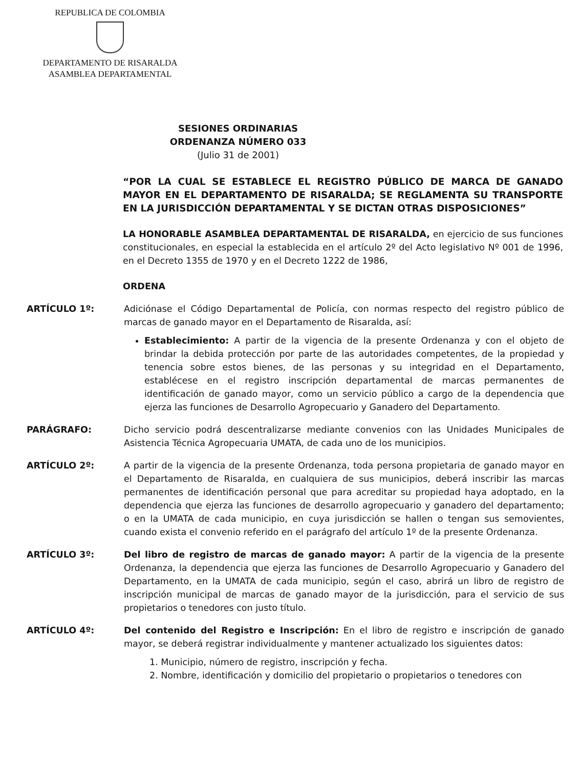REPUBLICA DE COLOMBIA
DEPARTAMENTO DE RISARALDA
ASAMBLEA DEPARTAMENTAL
SESIONES ORDINARIAS
ORDENANZA NÚMERO 033
(Julio 31 de 2001)
“POR LA CUAL SE ESTABLECE EL REGISTRO PÚBLICO DE MARCA DE GANADO MAYOR EN EL DEPARTAMENTO DE RISARALDA; SE REGLAMENTA SU TRANSPORTE EN LA JURISDICCIÓN DEPARTAMENTAL Y SE DICTAN OTRAS DISPOSICIONES”
LA HONORABLE ASAMBLEA DEPARTAMENTAL DE RISARALDA, en ejercicio de sus funciones constitucionales, en especial la establecida en el artículo 2º del Acto legislativo Nº 001 de 1996, en el Decreto 1355 de 1970 y en el Decreto 1222 de 1986,
ORDENA
ARTÍCULO 1º: Adiciónase el Código Departamental de Policía, con normas respecto del registro público de marcas de ganado mayor en el Departamento de Risaralda, así:
Establecimiento: A partir de la vigencia de la presente Ordenanza y con el objeto de brindar la debida protección por parte de las autoridades competentes, de la propiedad y tenencia sobre estos bienes, de las personas y su integridad en el Departamento, establécese en el registro inscripción departamental de marcas permanentes de identificación de ganado mayor, como un servicio público a cargo de la dependencia que ejerza las funciones de Desarrollo Agropecuario y Ganadero del Departamento.
PARÁGRAFO: Dicho servicio podrá descentralizarse mediante convenios con las Unidades Municipales de Asistencia Técnica Agropecuaria UMATA, de cada uno de los municipios.
ARTÍCULO 2º: A partir de la vigencia de la presente Ordenanza, toda persona propietaria de ganado mayor en el Departamento de Risaralda, en cualquiera de sus municipios, deberá inscribir las marcas permanentes de identificación personal que para acreditar su propiedad haya adoptado, en la dependencia que ejerza las funciones de desarrollo agropecuario y ganadero del departamento; o en la UMATA de cada municipio, en cuya jurisdicción se hallen o tengan sus semovientes, cuando exista el convenio referido en el parágrafo del artículo 1º de la presente Ordenanza.
ARTÍCULO 3º: Del libro de registro de marcas de ganado mayor: A partir de la vigencia de la presente Ordenanza, la dependencia que ejerza las funciones de Desarrollo Agropecuario y Ganadero del Departamento, en la UMATA de cada municipio, según el caso, abrirá un libro de registro de inscripción municipal de marcas de ganado mayor de la jurisdicción, para el servicio de sus propietarios o tenedores con justo título.
ARTÍCULO 4º: Del contenido del Registro e Inscripción: En el libro de registro e inscripción de ganado mayor, se deberá registrar individualmente y mantener actualizado los siguientes datos:
1. Municipio, número de registro, inscripción y fecha.
2. Nombre, identificación y domicilio del propietario o propietarios o tenedores con